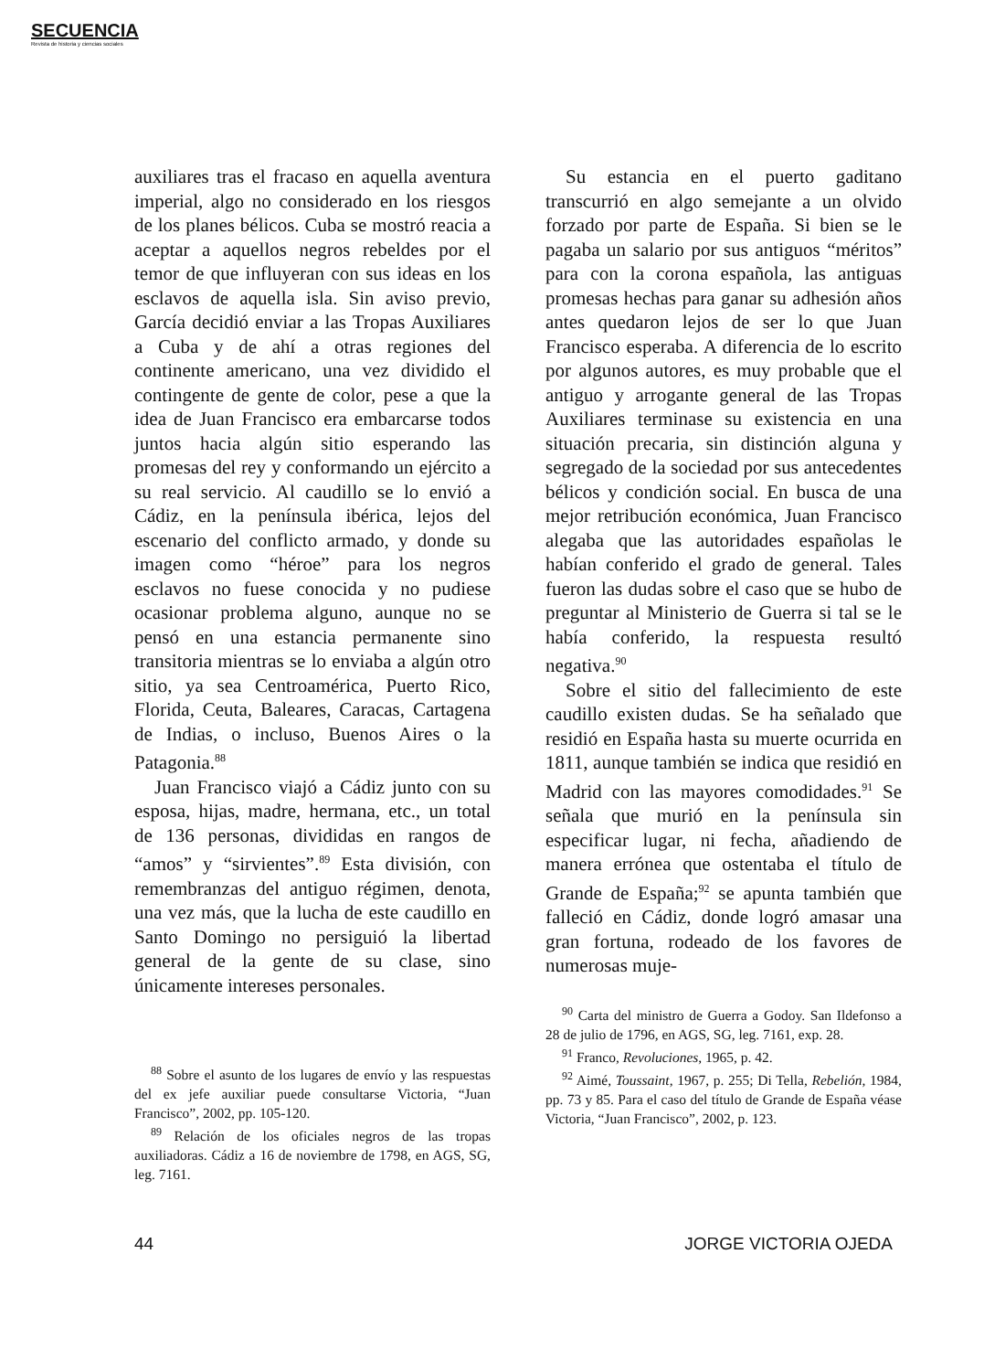SECUENCIA
Revista de historia y ciencias sociales
auxiliares tras el fracaso en aquella aventura imperial, algo no considerado en los riesgos de los planes bélicos. Cuba se mostró reacia a aceptar a aquellos negros rebeldes por el temor de que influyeran con sus ideas en los esclavos de aquella isla. Sin aviso previo, García decidió enviar a las Tropas Auxiliares a Cuba y de ahí a otras regiones del continente americano, una vez dividido el contingente de gente de color, pese a que la idea de Juan Francisco era embarcarse todos juntos hacia algún sitio esperando las promesas del rey y conformando un ejército a su real servicio. Al caudillo se lo envió a Cádiz, en la península ibérica, lejos del escenario del conflicto armado, y donde su imagen como “héroe” para los negros esclavos no fuese conocida y no pudiese ocasionar problema alguno, aunque no se pensó en una estancia permanente sino transitoria mientras se lo enviaba a algún otro sitio, ya sea Centroamérica, Puerto Rico, Florida, Ceuta, Baleares, Caracas, Cartagena de Indias, o incluso, Buenos Aires o la Patagonia.<sup>88</sup>
Juan Francisco viajó a Cádiz junto con su esposa, hijas, madre, hermana, etc., un total de 136 personas, divididas en rangos de “amos” y “sirvientes”.<sup>89</sup> Esta división, con remembranzas del antiguo régimen, denota, una vez más, que la lucha de este caudillo en Santo Domingo no persiguió la libertad general de la gente de su clase, sino únicamente intereses personales.
<sup>88</sup> Sobre el asunto de los lugares de envío y las respuestas del ex jefe auxiliar puede consultarse Victoria, “Juan Francisco”, 2002, pp. 105-120.
<sup>89</sup> Relación de los oficiales negros de las tropas auxiliadoras. Cádiz a 16 de noviembre de 1798, en AGS, SG, leg. 7161.
Su estancia en el puerto gaditano transcurrió en algo semejante a un olvido forzado por parte de España. Si bien se le pagaba un salario por sus antiguos “méritos” para con la corona española, las antiguas promesas hechas para ganar su adhesión años antes quedaron lejos de ser lo que Juan Francisco esperaba. A diferencia de lo escrito por algunos autores, es muy probable que el antiguo y arrogante general de las Tropas Auxiliares terminase su existencia en una situación precaria, sin distinción alguna y segregado de la sociedad por sus antecedentes bélicos y condición social. En busca de una mejor retribución económica, Juan Francisco alegaba que las autoridades españolas le habían conferido el grado de general. Tales fueron las dudas sobre el caso que se hubo de preguntar al Ministerio de Guerra si tal se le había conferido, la respuesta resultó negativa.<sup>90</sup>
Sobre el sitio del fallecimiento de este caudillo existen dudas. Se ha señalado que residió en España hasta su muerte ocurrida en 1811, aunque también se indica que residió en Madrid con las mayores comodidades.<sup>91</sup> Se señala que murió en la península sin especificar lugar, ni fecha, añadiendo de manera errónea que ostentaba el título de Grande de España;<sup>92</sup> se apunta también que falleció en Cádiz, donde logró amasar una gran fortuna, rodeado de los favores de numerosas muje-
<sup>90</sup> Carta del ministro de Guerra a Godoy. San Ildefonso a 28 de julio de 1796, en AGS, SG, leg. 7161, exp. 28.
<sup>91</sup> Franco, Revoluciones, 1965, p. 42.
<sup>92</sup> Aimé, Toussaint, 1967, p. 255; Di Tella, Rebelión, 1984, pp. 73 y 85. Para el caso del título de Grande de España véase Victoria, “Juan Francisco”, 2002, p. 123.
44 JORGE VICTORIA OJEDA